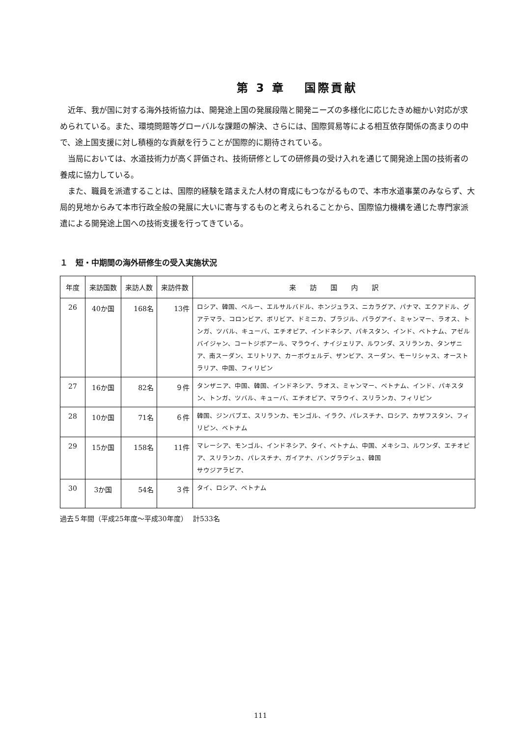第 3 章　 国際貢献
近年、我が国に対する海外技術協力は、開発途上国の発展段階と開発ニーズの多様化に応じたきめ細かい対応が求められている。また、環境問題等グローバルな課題の解決、さらには、国際貿易等による相互依存関係の高まりの中で、途上国支援に対し積極的な貢献を行うことが国際的に期待されている。
当局においては、水道技術力が高く評価され、技術研修としての研修員の受け入れを通じて開発途上国の技術者の養成に協力している。
また、職員を派遣することは、国際的経験を踏まえた人材の育成にもつながるもので、本市水道事業のみならず、大局的見地からみて本市行政全般の発展に大いに寄与するものと考えられることから、国際協力機構を通じた専門家派遣による開発途上国への技術支援を行ってきている。
１　短・中期間の海外研修生の受入実施状況
| 年度 | 来訪国数 | 来訪人数 | 来訪件数 | 来 訪 国 内 訳 |
| --- | --- | --- | --- | --- |
| 26 | 40か国 | 168名 | 13件 | ロシア、韓国、ペルー、エルサルバドル、ホンジュラス、ニカラグア、パナマ、エクアドル、グアテマラ、コロンビア、ボリビア、ドミニカ、ブラジル、パラグアイ、ミャンマー、ラオス、トンガ、ツバル、キューバ、エチオピア、インドネシア、パキスタン、インド、ベトナム、アゼルバイジャン、コートジボアール、マラウイ、ナイジェリア、ルワンダ、スリランカ、タンザニア、南スーダン、エリトリア、カーボヴェルデ、ザンビア、スーダン、モーリシャス、オーストラリア、中国、フィリピン |
| 27 | 16か国 | 82名 | ９件 | タンザニア、中国、韓国、インドネシア、ラオス、ミャンマー、ベトナム、インド、パキスタン、トンガ、ツバル、キューバ、エチオピア、マラウイ、スリランカ、フィリピン |
| 28 | 10か国 | 71名 | ６件 | 韓国、ジンバブエ、スリランカ、モンゴル、イラク、パレスチナ、ロシア、カザフスタン、フィリピン、ベトナム |
| 29 | 15か国 | 158名 | 11件 | マレーシア、モンゴル、インドネシア、タイ、ベトナム、中国、メキシコ、ルワンダ、エチオピア、スリランカ、パレスチナ、ガイアナ、バングラデシュ、韓国 サウジアラビア、 |
| 30 | 3か国 | 54名 | ３件 | タイ、ロシア、ベトナム |
過去５年間（平成25年度～平成30年度）　 計533名
111